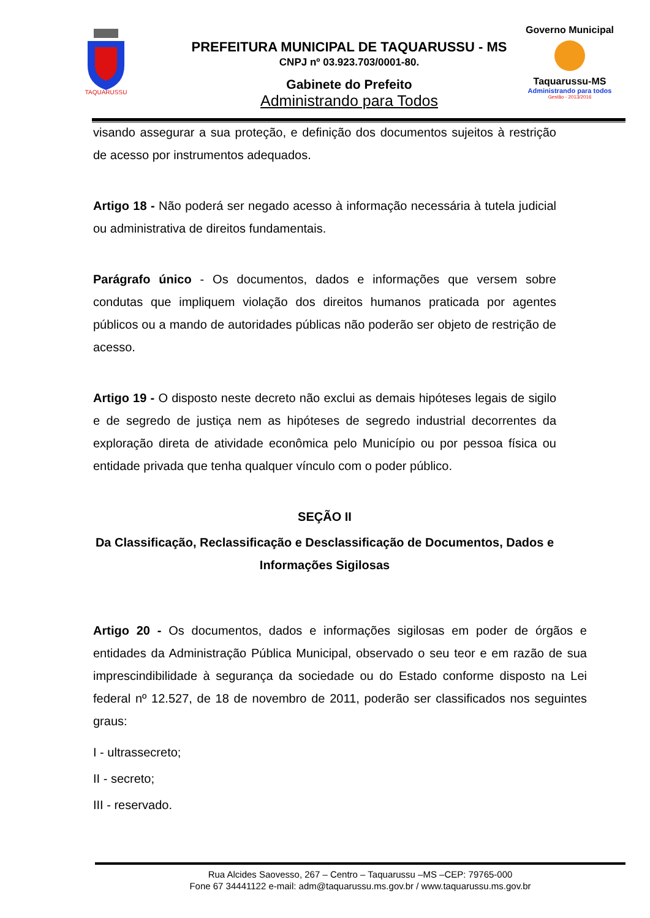TAQUARUSSU
PREFEITURA MUNICIPAL DE TAQUARUSSU - MS
CNPJ nº 03.923.703/0001-80.
Gabinete do Prefeito
Administrando para Todos
Governo Municipal
Taquarussu-MS
Administrando para todos
Gestão - 2013/2016
visando assegurar a sua proteção, e definição dos documentos sujeitos à restrição de acesso por instrumentos adequados.
Artigo 18 - Não poderá ser negado acesso à informação necessária à tutela judicial ou administrativa de direitos fundamentais.
Parágrafo único - Os documentos, dados e informações que versem sobre condutas que impliquem violação dos direitos humanos praticada por agentes públicos ou a mando de autoridades públicas não poderão ser objeto de restrição de acesso.
Artigo 19 - O disposto neste decreto não exclui as demais hipóteses legais de sigilo e de segredo de justiça nem as hipóteses de segredo industrial decorrentes da exploração direta de atividade econômica pelo Município ou por pessoa física ou entidade privada que tenha qualquer vínculo com o poder público.
SEÇÃO II
Da Classificação, Reclassificação e Desclassificação de Documentos, Dados e Informações Sigilosas
Artigo 20 - Os documentos, dados e informações sigilosas em poder de órgãos e entidades da Administração Pública Municipal, observado o seu teor e em razão de sua imprescindibilidade à segurança da sociedade ou do Estado conforme disposto na Lei federal nº 12.527, de 18 de novembro de 2011, poderão ser classificados nos seguintes graus:
I - ultrassecreto;
II - secreto;
III - reservado.
Rua Alcides Saovesso, 267 – Centro – Taquarussu –MS –CEP: 79765-000
Fone 67 34441122 e-mail: adm@taquarussu.ms.gov.br / www.taquarussu.ms.gov.br